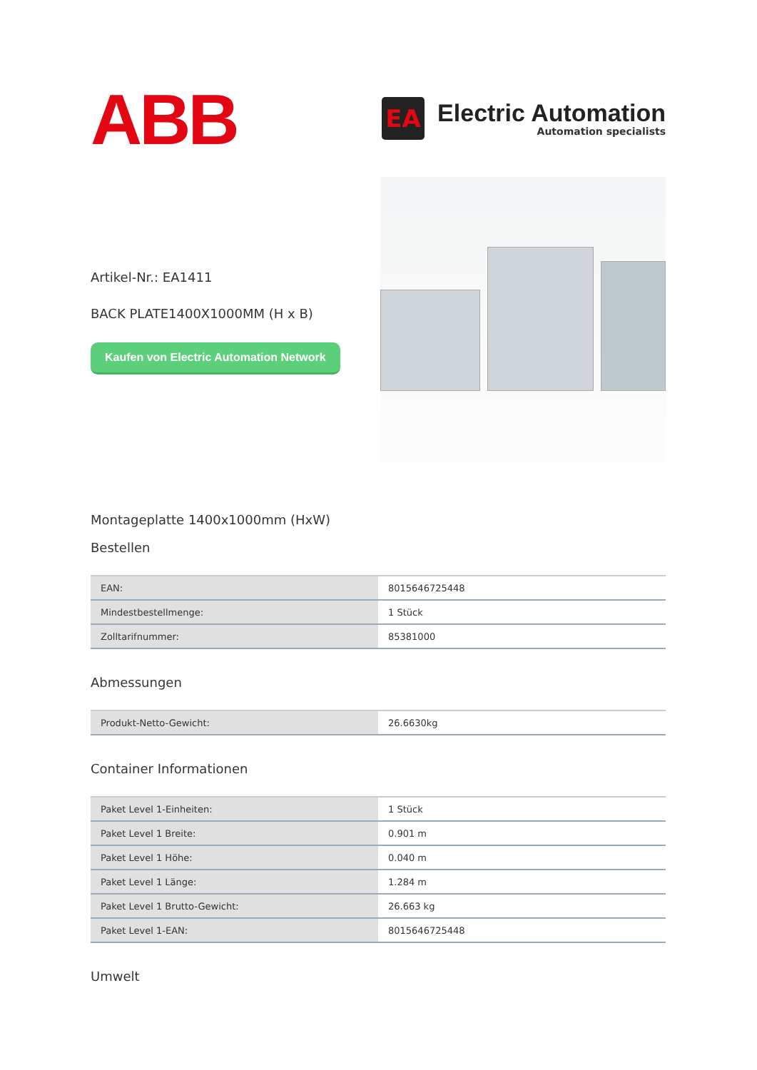ABB
EA
Electric Automation
Automation specialists
Artikel-Nr.: EA1411
BACK PLATE1400X1000MM (H x B)
Kaufen von Electric Automation Network
Montageplatte 1400x1000mm (HxW)
Bestellen
| EAN: | 8015646725448 |
| Mindestbestellmenge: | 1 Stück |
| Zolltarifnummer: | 85381000 |
Abmessungen
| Produkt-Netto-Gewicht: | 26.6630kg |
Container Informationen
| Paket Level 1-Einheiten: | 1 Stück |
| Paket Level 1 Breite: | 0.901 m |
| Paket Level 1 Höhe: | 0.040 m |
| Paket Level 1 Länge: | 1.284 m |
| Paket Level 1 Brutto-Gewicht: | 26.663 kg |
| Paket Level 1-EAN: | 8015646725448 |
Umwelt